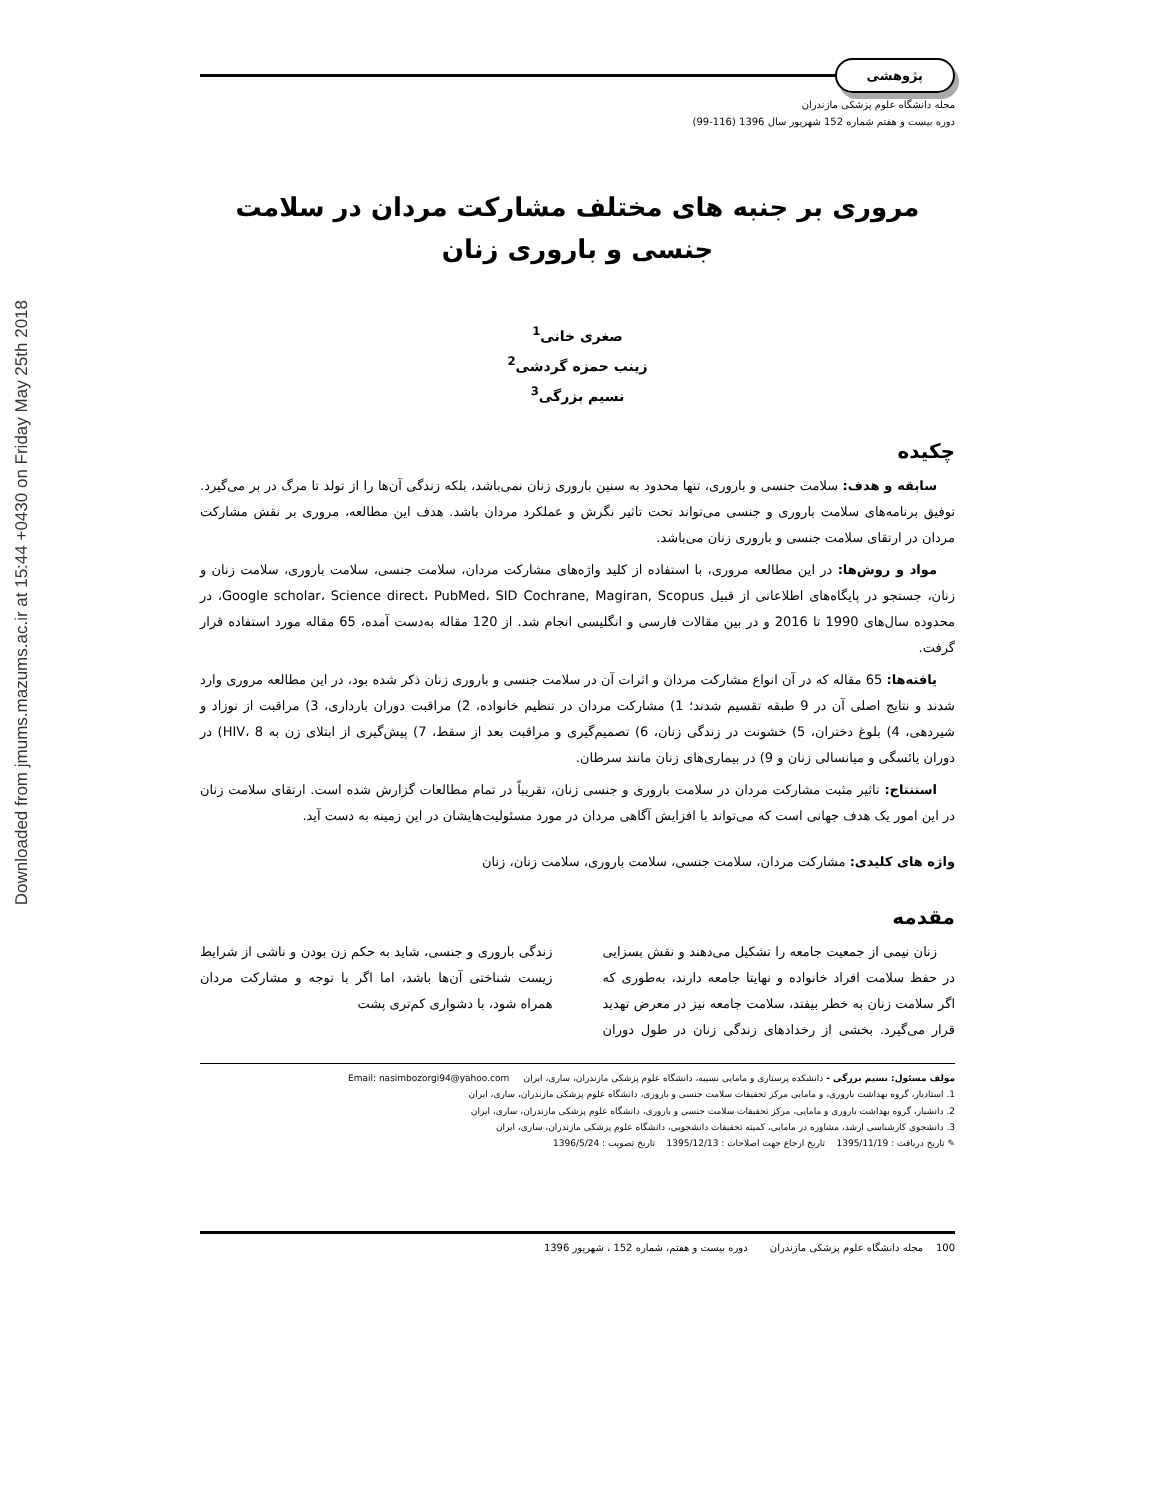Downloaded from jmums.mazums.ac.ir at 15:44 +0430 on Friday May 25th 2018
پژوهشی
مجله دانشگاه علوم پزشکی مازندران
دوره بیست و هفتم شماره 152 شهریور سال 1396 (116-99)
مروری بر جنبه های مختلف مشارکت مردان در سلامت جنسی و باروری زنان
صغری خانی<sup>1</sup>
زینب حمزه گردشی<sup>2</sup>
نسیم بزرگی<sup>3</sup>
چکیده
سابقه و هدف: سلامت جنسی و باروری، تنها محدود به سنین باروری زنان نمی‌باشد، بلکه زندگی آن‌ها را از تولد تا مرگ در بر می‌گیرد. توفیق برنامه‌های سلامت باروری و جنسی می‌تواند تحت تاثیر نگرش و عملکرد مردان باشد. هدف این مطالعه، مروری بر نقش مشارکت مردان در ارتقای سلامت جنسی و باروری زنان می‌باشد.
مواد و روش‌ها: در این مطالعه مروری، با استفاده از کلید واژه‌های مشارکت مردان، سلامت جنسی، سلامت باروری، سلامت زنان و زنان، جستجو در پایگاه‌های اطلاعاتی از قبیل Google scholar، Science direct، PubMed، SID Cochrane, Magiran, Scopus، در محدوده سال‌های 1990 تا 2016 و در بین مقالات فارسی و انگلیسی انجام شد. از 120 مقاله به‌دست آمده، 65 مقاله مورد استفاده قرار گرفت.
یافته‌ها: 65 مقاله که در آن انواع مشارکت مردان و اثرات آن در سلامت جنسی و باروری زنان ذکر شده بود، در این مطالعه مروری وارد شدند و نتایج اصلی آن در 9 طبقه تقسیم شدند؛ 1) مشارکت مردان در تنظیم خانواده، 2) مراقبت دوران بارداری، 3) مراقبت از نوزاد و شیردهی، 4) بلوغ دختران، 5) خشونت در زندگی زنان، 6) تصمیم‌گیری و مراقبت بعد از سقط، 7) پیش‌گیری از ابتلای زن به HIV، 8) در دوران یائسگی و میانسالی زنان و 9) در بیماری‌های زنان مانند سرطان.
استنتاج: تاثیر مثبت مشارکت مردان در سلامت باروری و جنسی زنان، تقریباً در تمام مطالعات گزارش شده است. ارتقای سلامت زنان در این امور یک هدف جهانی است که می‌تواند با افزایش آگاهی مردان در مورد مسئولیت‌هایشان در این زمینه به دست آید.
واژه های کلیدی: مشارکت مردان، سلامت جنسی، سلامت باروری، سلامت زنان، زنان
مقدمه
زنان نیمی از جمعیت جامعه را تشکیل می‌دهند و نقش بسزایی در حفظ سلامت افراد خانواده و نهایتا جامعه دارند، به‌طوری که اگر سلامت زنان به خطر بیفتد، سلامت جامعه نیز در معرض تهدید قرار می‌گیرد. بخشی از رخدادهای زندگی زنان در طول دوران زندگی باروری و جنسی، شاید به حکم زن بودن و ناشی از شرایط زیست شناختی آن‌ها باشد، اما اگر با توجه و مشارکت مردان همراه شود، با دشواری کم‌تری پشت
مولف مسئول: نسیم بزرگی - دانشکده پرستاری و مامایی نسیبه، دانشگاه علوم پزشکی مازندران، ساری، ایران Email: nasimbozorgi94@yahoo.com
1. استادیار، گروه بهداشت باروری، و مامایی مرکز تحقیقات سلامت جنسی و باروری، دانشگاه علوم پزشکی مازندران، ساری، ایران
2. دانشیار، گروه بهداشت باروری و مامایی، مرکز تحقیقات سلامت جنسی و باروری، دانشگاه علوم پزشکی مازندران، ساری، ایران
3. دانشجوی کارشناسی ارشد، مشاوره در مامایی، کمیته تحقیقات دانشجویی، دانشگاه علوم پزشکی مازندران، ساری، ایران
✎ تاریخ دریافت : 1395/11/19 تاریخ ارجاع جهت اصلاحات : 1395/12/13 تاریخ تصویب : 1396/5/24
100 مجله دانشگاه علوم پزشکی مازندران دوره بیست و هفتم، شماره 152 ، شهریور 1396